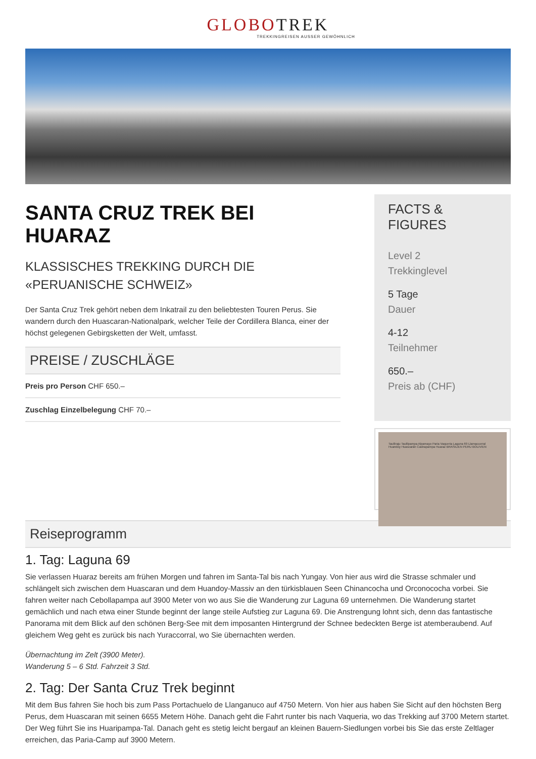GLOBOTREK
TREKKINGREISEN AUSSER GEWÖHNLICH
SANTA CRUZ TREK BEI HUARAZ
KLASSISCHES TREKKING DURCH DIE «PERUANISCHE SCHWEIZ»
Der Santa Cruz Trek gehört neben dem Inkatrail zu den beliebtesten Touren Perus. Sie wandern durch den Huascaran-Nationalpark, welcher Teile der Cordillera Blanca, einer der höchst gelegenen Gebirgsketten der Welt, umfasst.
PREISE / ZUSCHLÄGE
Preis pro Person CHF 650.–
Zuschlag Einzelbelegung CHF 70.–
FACTS & FIGURES
Level 2
Trekkinglevel
5 Tage
Dauer
4-12
Teilnehmer
650.–
Preis ab (CHF)
Taulliraju Taullipampa Alpamayo Paria Vaqueria Laguna 69 Llamaccorral Huandoy Huascarán Cashapampa Huaraz BRASILIEN PERU BOLIVIEN
Reiseprogramm
1. Tag: Laguna 69
Sie verlassen Huaraz bereits am frühen Morgen und fahren im Santa-Tal bis nach Yungay. Von hier aus wird die Strasse schmaler und schlängelt sich zwischen dem Huascaran und dem Huandoy-Massiv an den türkisblauen Seen Chinancocha und Orconococha vorbei. Sie fahren weiter nach Cebollapampa auf 3900 Meter von wo aus Sie die Wanderung zur Laguna 69 unternehmen. Die Wanderung startet gemächlich und nach etwa einer Stunde beginnt der lange steile Aufstieg zur Laguna 69. Die Anstrengung lohnt sich, denn das fantastische Panorama mit dem Blick auf den schönen Berg-See mit dem imposanten Hintergrund der Schnee bedeckten Berge ist atemberaubend. Auf gleichem Weg geht es zurück bis nach Yuraccorral, wo Sie übernachten werden.
Übernachtung im Zelt (3900 Meter).
Wanderung 5 – 6 Std. Fahrzeit 3 Std.
2. Tag: Der Santa Cruz Trek beginnt
Mit dem Bus fahren Sie hoch bis zum Pass Portachuelo de Llanganuco auf 4750 Metern. Von hier aus haben Sie Sicht auf den höchsten Berg Perus, dem Huascaran mit seinen 6655 Metern Höhe. Danach geht die Fahrt runter bis nach Vaqueria, wo das Trekking auf 3700 Metern startet. Der Weg führt Sie ins Huaripampa-Tal. Danach geht es stetig leicht bergauf an kleinen Bauern-Siedlungen vorbei bis Sie das erste Zeltlager erreichen, das Paria-Camp auf 3900 Metern.